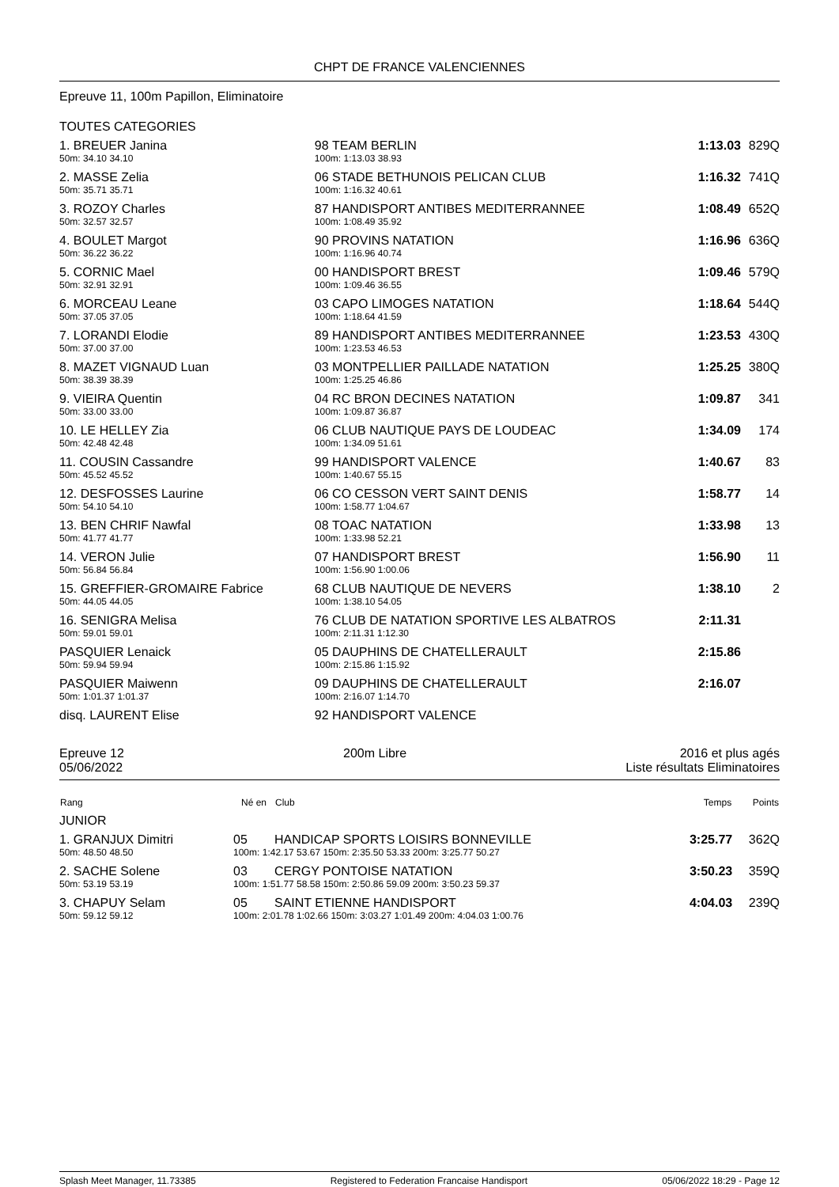CHPT DE FRANCE VALENCIENNES
Epreuve 11, 100m Papillon, Eliminatoire
TOUTES CATEGORIES
| 1. BREUER Janina | 98 | TEAM BERLIN | 1:13.03 | 829Q |
| 50m: 34.10 34.10 | 100m: 1:13.03 38.93 | | | |
| 2. MASSE Zelia | 06 | STADE BETHUNOIS PELICAN CLUB | 1:16.32 | 741Q |
| 50m: 35.71 35.71 | 100m: 1:16.32 40.61 | | | |
| 3. ROZOY Charles | 87 | HANDISPORT ANTIBES MEDITERRANNEE | 1:08.49 | 652Q |
| 50m: 32.57 32.57 | 100m: 1:08.49 35.92 | | | |
| 4. BOULET Margot | 90 | PROVINS NATATION | 1:16.96 | 636Q |
| 50m: 36.22 36.22 | 100m: 1:16.96 40.74 | | | |
| 5. CORNIC Mael | 00 | HANDISPORT BREST | 1:09.46 | 579Q |
| 50m: 32.91 32.91 | 100m: 1:09.46 36.55 | | | |
| 6. MORCEAU Leane | 03 | CAPO LIMOGES NATATION | 1:18.64 | 544Q |
| 50m: 37.05 37.05 | 100m: 1:18.64 41.59 | | | |
| 7. LORANDI Elodie | 89 | HANDISPORT ANTIBES MEDITERRANNEE | 1:23.53 | 430Q |
| 50m: 37.00 37.00 | 100m: 1:23.53 46.53 | | | |
| 8. MAZET VIGNAUD Luan | 03 | MONTPELLIER PAILLADE NATATION | 1:25.25 | 380Q |
| 50m: 38.39 38.39 | 100m: 1:25.25 46.86 | | | |
| 9. VIEIRA Quentin | 04 | RC BRON DECINES NATATION | 1:09.87 | 341 |
| 50m: 33.00 33.00 | 100m: 1:09.87 36.87 | | | |
| 10. LE HELLEY Zia | 06 | CLUB NAUTIQUE PAYS DE LOUDEAC | 1:34.09 | 174 |
| 50m: 42.48 42.48 | 100m: 1:34.09 51.61 | | | |
| 11. COUSIN Cassandre | 99 | HANDISPORT VALENCE | 1:40.67 | 83 |
| 50m: 45.52 45.52 | 100m: 1:40.67 55.15 | | | |
| 12. DESFOSSES Laurine | 06 | CO CESSON VERT SAINT DENIS | 1:58.77 | 14 |
| 50m: 54.10 54.10 | 100m: 1:58.77 1:04.67 | | | |
| 13. BEN CHRIF Nawfal | 08 | TOAC NATATION | 1:33.98 | 13 |
| 50m: 41.77 41.77 | 100m: 1:33.98 52.21 | | | |
| 14. VERON Julie | 07 | HANDISPORT BREST | 1:56.90 | 11 |
| 50m: 56.84 56.84 | 100m: 1:56.90 1:00.06 | | | |
| 15. GREFFIER-GROMAIRE Fabrice | 68 | CLUB NAUTIQUE DE NEVERS | 1:38.10 | 2 |
| 50m: 44.05 44.05 | 100m: 1:38.10 54.05 | | | |
| 16. SENIGRA Melisa | 76 | CLUB DE NATATION SPORTIVE LES ALBATROS | 2:11.31 | |
| 50m: 59.01 59.01 | 100m: 2:11.31 1:12.30 | | | |
| PASQUIER Lenaick | 05 | DAUPHINS DE CHATELLERAULT | 2:15.86 | |
| 50m: 59.94 59.94 | 100m: 2:15.86 1:15.92 | | | |
| PASQUIER Maiwenn | 09 | DAUPHINS DE CHATELLERAULT | 2:16.07 | |
| 50m: 1:01.37 1:01.37 | 100m: 2:16.07 1:14.70 | | | |
| disq. LAURENT Elise | 92 | HANDISPORT VALENCE | | |
Epreuve 12
05/06/2022
200m Libre 2016 et plus agés
Liste résultats Eliminatoires
| Rang | Né en | Club | Temps | Points |
| --- | --- | --- | --- | --- |
| JUNIOR | | | | |
| 1. GRANJUX Dimitri | 05 | HANDICAP SPORTS LOISIRS BONNEVILLE | 3:25.77 | 362Q |
| 50m: 48.50 48.50 | 100m: 1:42.17 53.67 150m: 2:35.50 53.33 200m: 3:25.77 50.27 | | | |
| 2. SACHE Solene | 03 | CERGY PONTOISE NATATION | 3:50.23 | 359Q |
| 50m: 53.19 53.19 | 100m: 1:51.77 58.58 150m: 2:50.86 59.09 200m: 3:50.23 59.37 | | | |
| 3. CHAPUY Selam | 05 | SAINT ETIENNE HANDISPORT | 4:04.03 | 239Q |
| 50m: 59.12 59.12 | 100m: 2:01.78 1:02.66 150m: 3:03.27 1:01.49 200m: 4:04.03 1:00.76 | | | |
Splash Meet Manager, 11.73385 Registered to Federation Francaise Handisport 05/06/2022 18:29 - Page 12